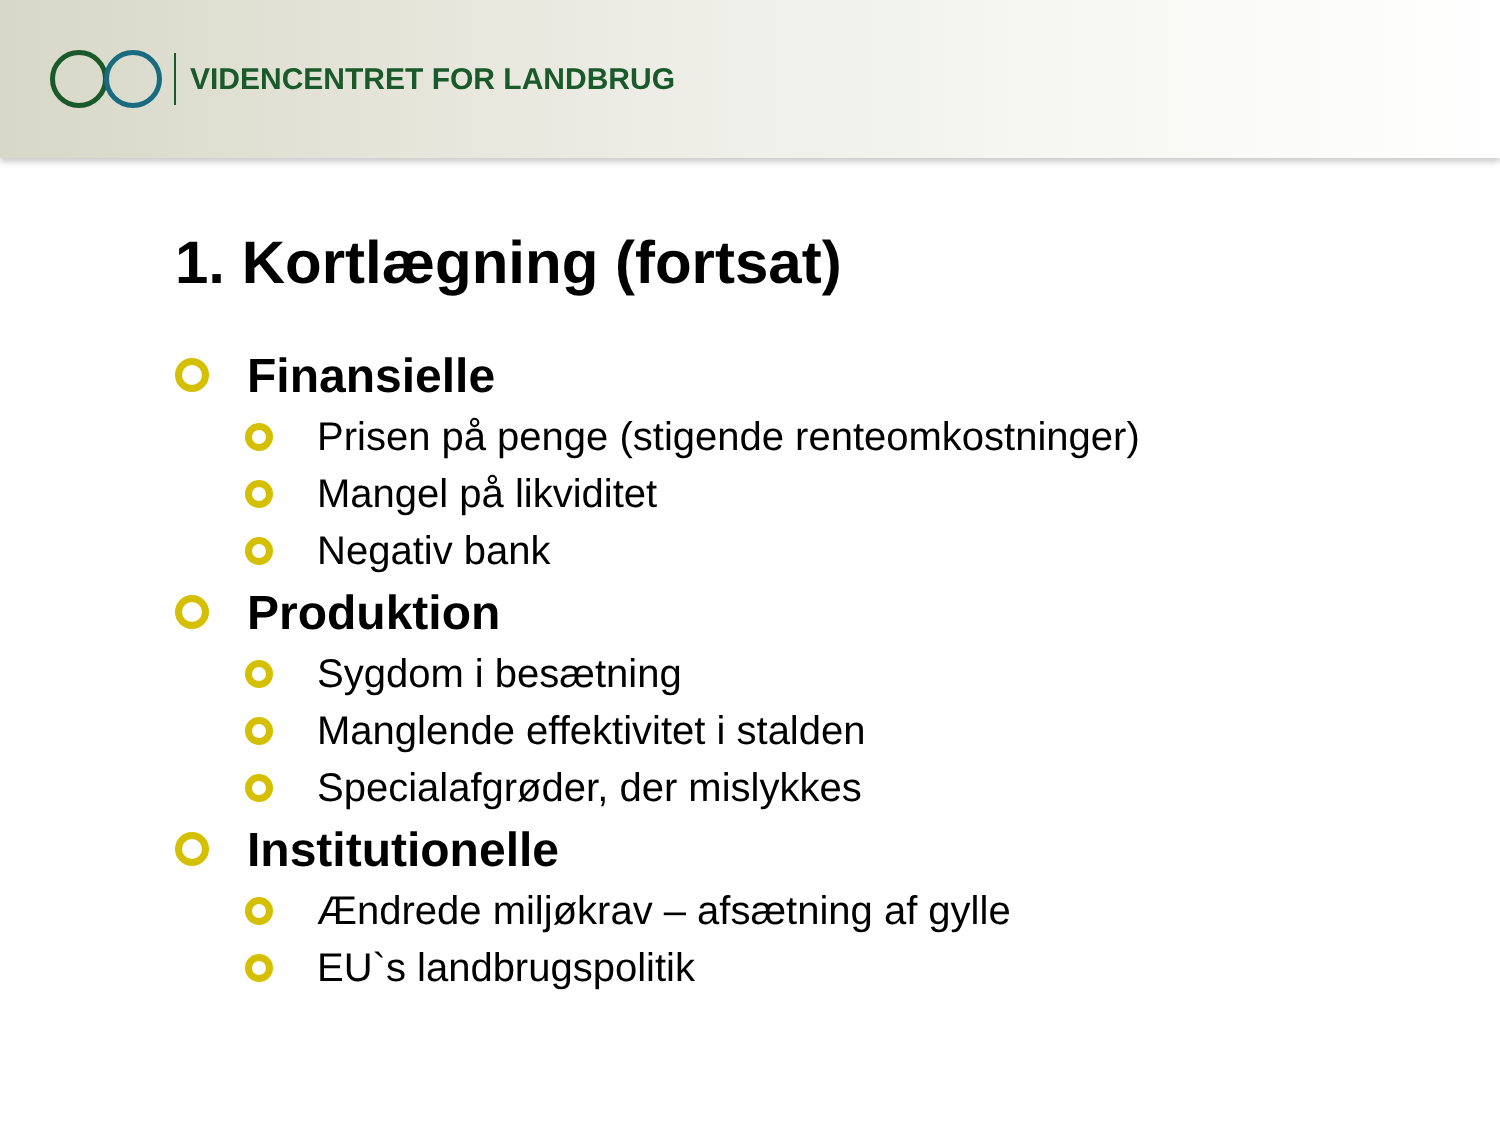VIDENCENTRET FOR LANDBRUG
1. Kortlægning (fortsat)
Finansielle
Prisen på penge (stigende renteomkostninger)
Mangel på likviditet
Negativ bank
Produktion
Sygdom i besætning
Manglende effektivitet i stalden
Specialafgrøder, der mislykkes
Institutionelle
Ændrede miljøkrav – afsætning af gylle
EU`s landbrugspolitik